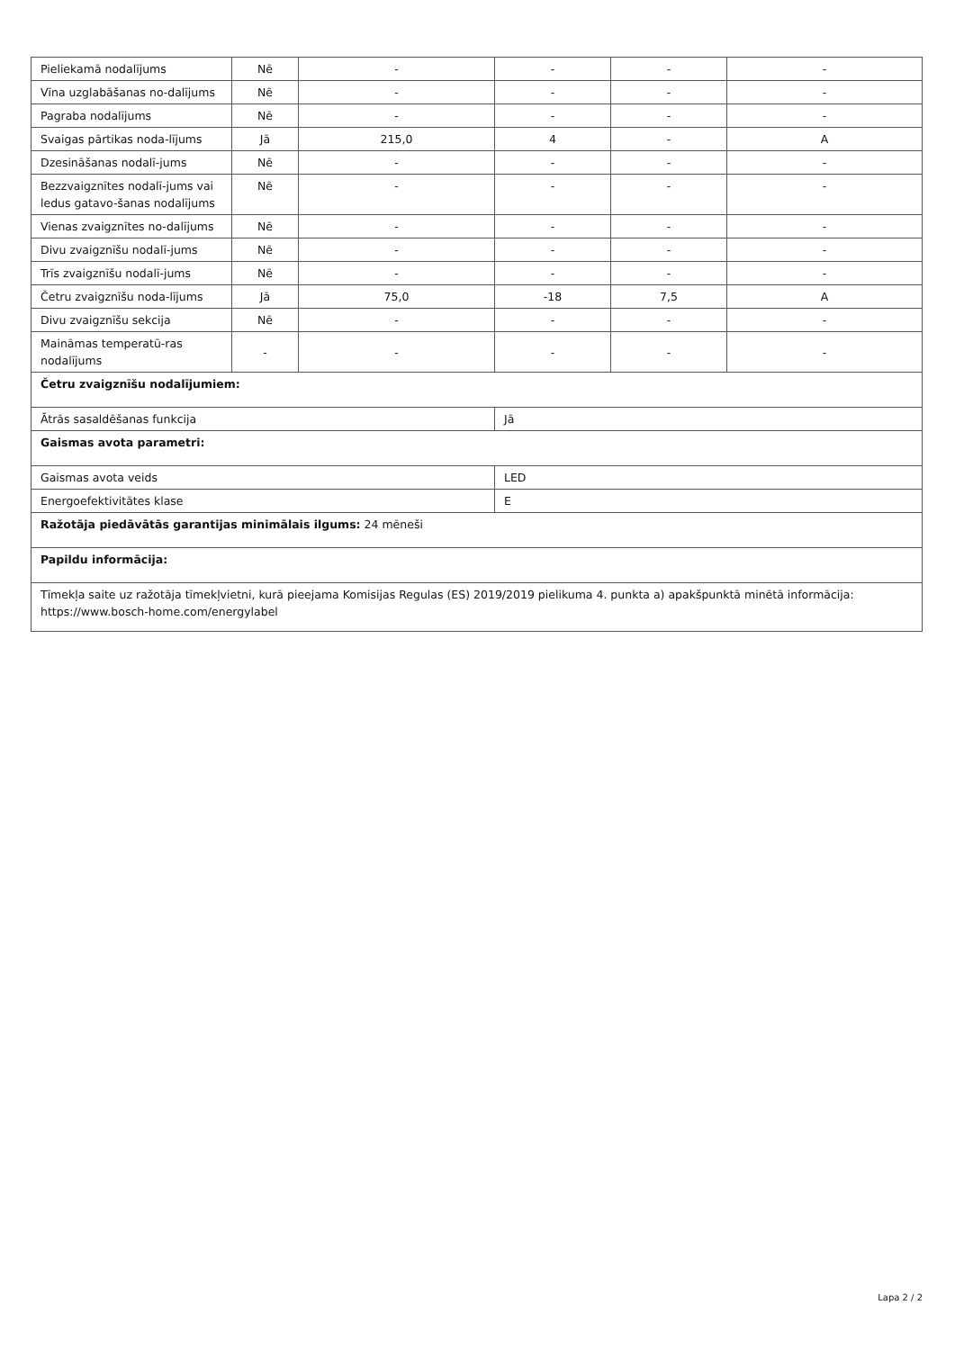| Pieliekamā nodalījums | Nē | - | - | - | - |
| Vīna uzglabāšanas no-dalījums | Nē | - | - | - | - |
| Pagraba nodalījums | Nē | - | - | - | - |
| Svaigas pārtikas noda-lījums | Jā | 215,0 | 4 | - | A |
| Dzesināšanas nodalī-jums | Nē | - | - | - | - |
| Bezzvaigznītes nodalī-jums vai ledus gatavo-šanas nodalījums | Nē | - | - | - | - |
| Vienas zvaigznītes no-dalījums | Nē | - | - | - | - |
| Divu zvaigznīšu nodalī-jums | Nē | - | - | - | - |
| Trīs zvaigznīšu nodalī-jums | Nē | - | - | - | - |
| Četru zvaigznīšu noda-lījums | Jā | 75,0 | -18 | 7,5 | A |
| Divu zvaigznīšu sekcija | Nē | - | - | - | - |
| Maināmas temperatū-ras nodalījums | - | - | - | - | - |
| Četru zvaigznīšu nodalījumiem: | | | | | |
| Ātrās sasaldēšanas funkcija | | | Jā | | |
| Gaismas avota parametri: | | | | | |
| Gaismas avota veids | | | LED | | |
| Energoefektivitātes klase | | | E | | |
| Ražotāja piedāvātās garantijas minimālais ilgums: 24 mēneši | | | | | |
| Papildu informācija: | | | | | |
| Tīmekļa saite uz ražotāja tīmekļvietni, kurā pieejama Komisijas Regulas (ES) 2019/2019 pielikuma 4. punkta a) apakšpunktā minētā informācija: https://www.bosch-home.com/energylabel | | | | | |
Lapa 2 / 2